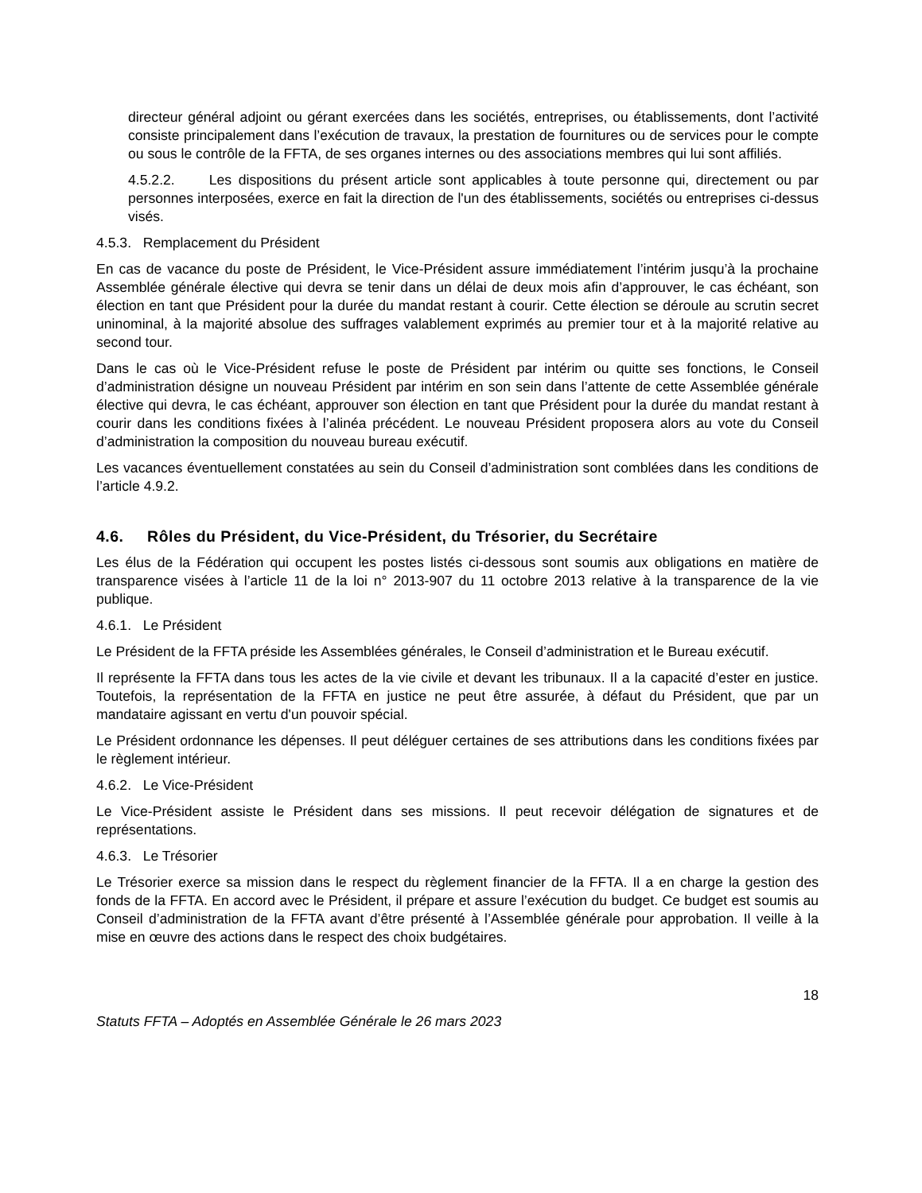directeur général adjoint ou gérant exercées dans les sociétés, entreprises, ou établissements, dont l’activité consiste principalement dans l’exécution de travaux, la prestation de fournitures ou de services pour le compte ou sous le contrôle de la FFTA, de ses organes internes ou des associations membres qui lui sont affiliés.
4.5.2.2. Les dispositions du présent article sont applicables à toute personne qui, directement ou par personnes interposées, exerce en fait la direction de l'un des établissements, sociétés ou entreprises ci-dessus visés.
4.5.3. Remplacement du Président
En cas de vacance du poste de Président, le Vice-Président assure immédiatement l’intérim jusqu’à la prochaine Assemblée générale élective qui devra se tenir dans un délai de deux mois afin d’approuver, le cas échéant, son élection en tant que Président pour la durée du mandat restant à courir. Cette élection se déroule au scrutin secret uninominal, à la majorité absolue des suffrages valablement exprimés au premier tour et à la majorité relative au second tour.
Dans le cas où le Vice-Président refuse le poste de Président par intérim ou quitte ses fonctions, le Conseil d’administration désigne un nouveau Président par intérim en son sein dans l’attente de cette Assemblée générale élective qui devra, le cas échéant, approuver son élection en tant que Président pour la durée du mandat restant à courir dans les conditions fixées à l’alinéa précédent. Le nouveau Président proposera alors au vote du Conseil d’administration la composition du nouveau bureau exécutif.
Les vacances éventuellement constatées au sein du Conseil d’administration sont comblées dans les conditions de l’article 4.9.2.
4.6. Rôles du Président, du Vice-Président, du Trésorier, du Secrétaire
Les élus de la Fédération qui occupent les postes listés ci-dessous sont soumis aux obligations en matière de transparence visées à l’article 11 de la loi n° 2013-907 du 11 octobre 2013 relative à la transparence de la vie publique.
4.6.1. Le Président
Le Président de la FFTA préside les Assemblées générales, le Conseil d’administration et le Bureau exécutif.
Il représente la FFTA dans tous les actes de la vie civile et devant les tribunaux. Il a la capacité d’ester en justice. Toutefois, la représentation de la FFTA en justice ne peut être assurée, à défaut du Président, que par un mandataire agissant en vertu d'un pouvoir spécial.
Le Président ordonnance les dépenses. Il peut déléguer certaines de ses attributions dans les conditions fixées par le règlement intérieur.
4.6.2. Le Vice-Président
Le Vice-Président assiste le Président dans ses missions. Il peut recevoir délégation de signatures et de représentations.
4.6.3. Le Trésorier
Le Trésorier exerce sa mission dans le respect du règlement financier de la FFTA. Il a en charge la gestion des fonds de la FFTA. En accord avec le Président, il prépare et assure l’exécution du budget. Ce budget est soumis au Conseil d’administration de la FFTA avant d’être présenté à l’Assemblée générale pour approbation. Il veille à la mise en œuvre des actions dans le respect des choix budgétaires.
18
Statuts FFTA – Adoptés en Assemblée Générale le 26 mars 2023